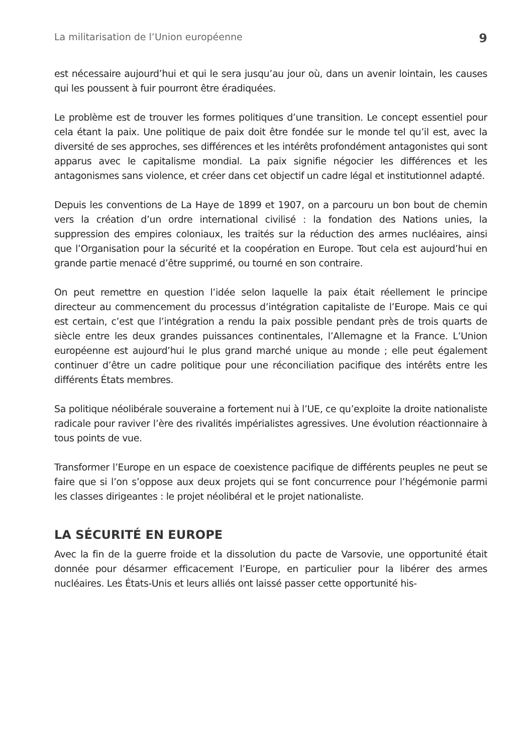La militarisation de l’Union européenne 9
est nécessaire aujourd’hui et qui le sera jusqu’au jour où, dans un avenir lointain, les causes qui les poussent à fuir pourront être éradiquées.
Le problème est de trouver les formes politiques d’une transition. Le concept essentiel pour cela étant la paix. Une politique de paix doit être fondée sur le monde tel qu’il est, avec la diversité de ses approches, ses différences et les intérêts profondément antagonistes qui sont apparus avec le capitalisme mondial. La paix signifie négocier les différences et les antagonismes sans violence, et créer dans cet objectif un cadre légal et institutionnel adapté.
Depuis les conventions de La Haye de 1899 et 1907, on a parcouru un bon bout de chemin vers la création d’un ordre international civilisé : la fondation des Nations unies, la suppression des empires coloniaux, les traités sur la réduction des armes nucléaires, ainsi que l’Organisation pour la sécurité et la coopération en Europe. Tout cela est aujourd’hui en grande partie menacé d’être supprimé, ou tourné en son contraire.
On peut remettre en question l’idée selon laquelle la paix était réellement le principe directeur au commencement du processus d’intégration capitaliste de l’Europe. Mais ce qui est certain, c’est que l’intégration a rendu la paix possible pendant près de trois quarts de siècle entre les deux grandes puissances continentales, l’Allemagne et la France. L’Union européenne est aujourd’hui le plus grand marché unique au monde ; elle peut également continuer d’être un cadre politique pour une réconciliation pacifique des intérêts entre les différents États membres.
Sa politique néolibérale souveraine a fortement nui à l’UE, ce qu’exploite la droite nationaliste radicale pour raviver l’ère des rivalités impérialistes agressives. Une évolution réactionnaire à tous points de vue.
Transformer l’Europe en un espace de coexistence pacifique de différents peuples ne peut se faire que si l’on s’oppose aux deux projets qui se font concurrence pour l’hégémonie parmi les classes dirigeantes : le projet néolibéral et le projet nationaliste.
LA SÉCURITÉ EN EUROPE
Avec la fin de la guerre froide et la dissolution du pacte de Varsovie, une opportunité était donnée pour désarmer efficacement l’Europe, en particulier pour la libérer des armes nucléaires. Les États-Unis et leurs alliés ont laissé passer cette opportunité his-